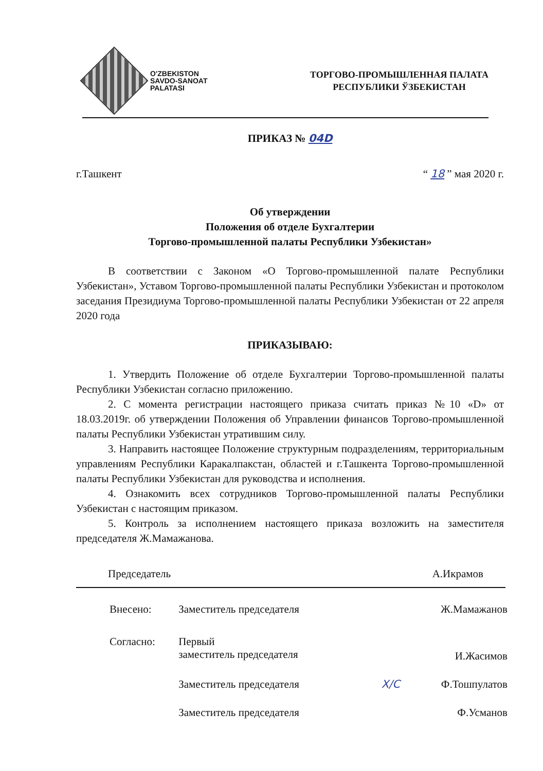O'ZBEKISTON
SAVDO-SANOAT
PALATASI
ТОРГОВО-ПРОМЫШЛЕННАЯ ПАЛАТА
РЕСПУБЛИКИ ЎЗБЕКИСТАН
ПРИКАЗ № 04D
г.Ташкент “ 18 ” мая 2020 г.
Об утверждении
Положения об отделе Бухгалтерии
Торгово-промышленной палаты Республики Узбекистан»
В соответствии с Законом «О Торгово-промышленной палате Республики Узбекистан», Уставом Торгово-промышленной палаты Республики Узбекистан и протоколом заседания Президиума Торгово-промышленной палаты Республики Узбекистан от 22 апреля 2020 года
ПРИКАЗЫВАЮ:
1. Утвердить Положение об отделе Бухгалтерии Торгово-промышленной палаты Республики Узбекистан согласно приложению.
2. С момента регистрации настоящего приказа считать приказ №10 «D» от 18.03.2019г. об утверждении Положения об Управлении финансов Торгово-промышленной палаты Республики Узбекистан утратившим силу.
3. Направить настоящее Положение структурным подразделениям, территориальным управлениям Республики Каракалпакстан, областей и г.Ташкента Торгово-промышленной палаты Республики Узбекистан для руководства и исполнения.
4. Ознакомить всех сотрудников Торгово-промышленной палаты Республики Узбекистан с настоящим приказом.
5. Контроль за исполнением настоящего приказа возложить на заместителя председателя Ж.Мамажанова.
Председатель А.Икрамов
| Внесено: | Заместитель председателя | Ж.Мамажанов |
| Согласно: | Первый заместитель председателя | И.Жасимов |
| | Заместитель председателя | Х/С Ф.Тошпулатов |
| | Заместитель председателя | Ф.Усманов |